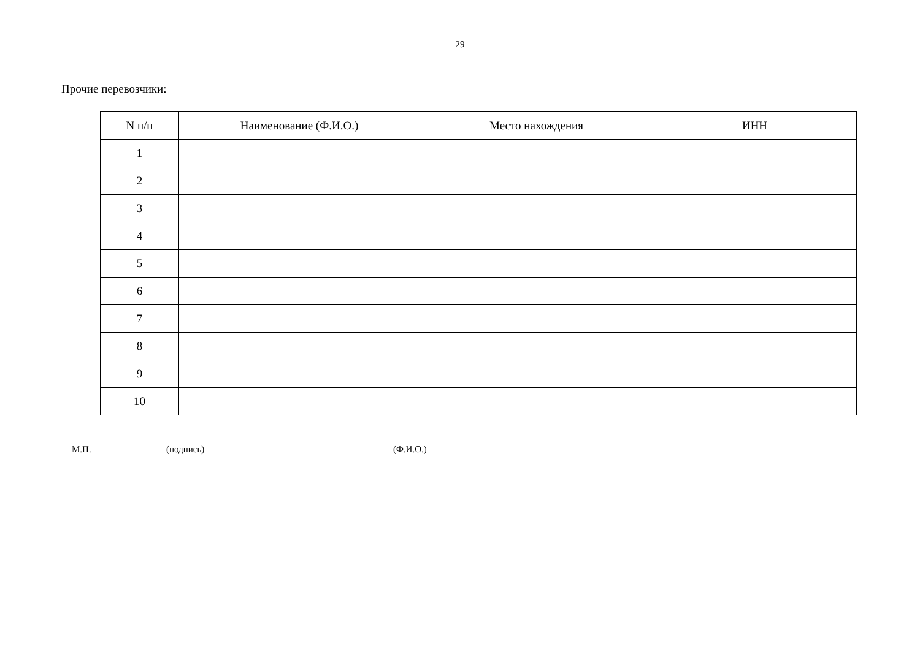29
Прочие перевозчики:
| N п/п | Наименование (Ф.И.О.) | Место нахождения | ИНН |
| --- | --- | --- | --- |
| 1 | | | |
| 2 | | | |
| 3 | | | |
| 4 | | | |
| 5 | | | |
| 6 | | | |
| 7 | | | |
| 8 | | | |
| 9 | | | |
| 10 | | | |
М.П. (подпись) (Ф.И.О.)